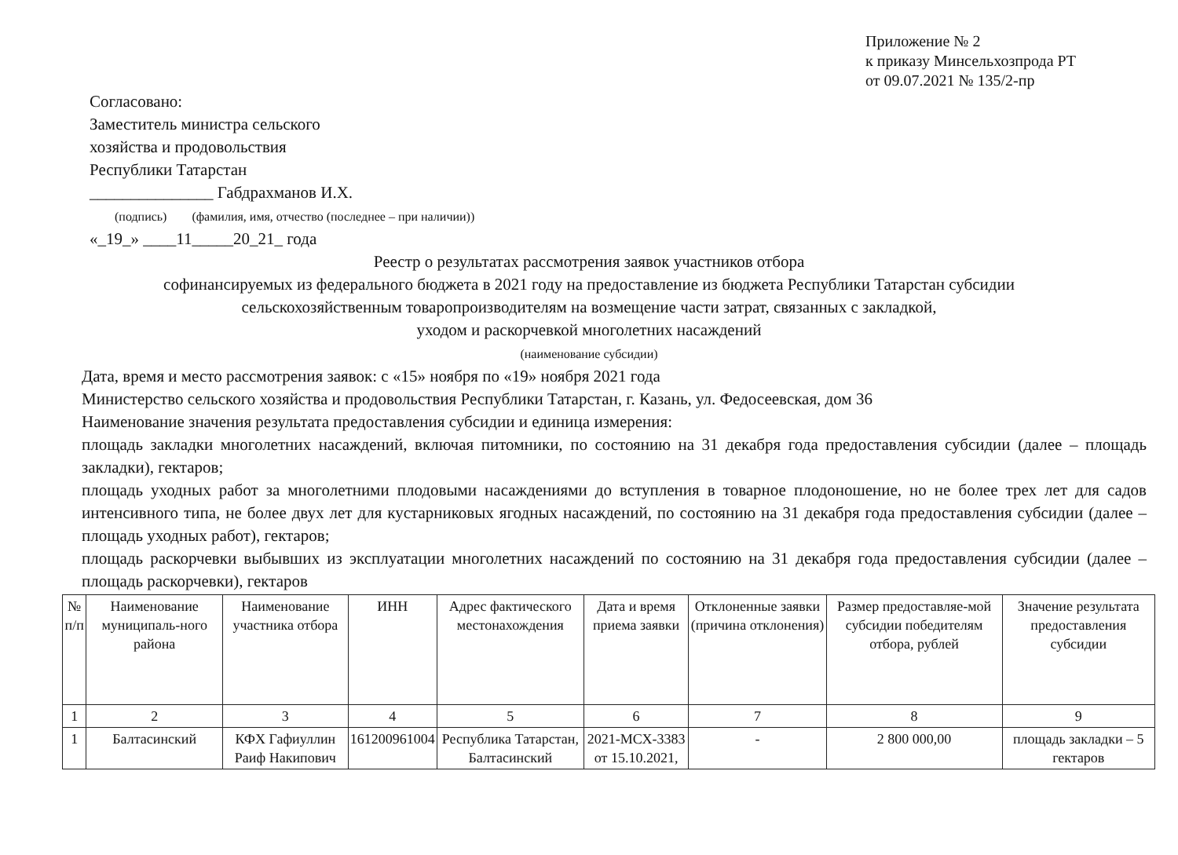Приложение № 2
к приказу Минсельхозпрода РТ
от 09.07.2021 № 135/2-пр
Согласовано:
Заместитель министра сельского
хозяйства и продовольствия
Республики Татарстан
_______________ Габдрахманов И.Х.
(подпись) (фамилия, имя, отчество (последнее – при наличии))
«_19_» ____11_____20_21_ года
Реестр о результатах рассмотрения заявок участников отбора
софинансируемых из федерального бюджета в 2021 году на предоставление из бюджета Республики Татарстан субсидии
сельскохозяйственным товаропроизводителям на возмещение части затрат, связанных с закладкой,
уходом и раскорчевкой многолетних насаждений
(наименование субсидии)
Дата, время и место рассмотрения заявок: с «15» ноября по «19» ноября 2021 года
Министерство сельского хозяйства и продовольствия Республики Татарстан, г. Казань, ул. Федосеевская, дом 36
Наименование значения результата предоставления субсидии и единица измерения:
площадь закладки многолетних насаждений, включая питомники, по состоянию на 31 декабря года предоставления субсидии (далее – площадь закладки), гектаров;
площадь уходных работ за многолетними плодовыми насаждениями до вступления в товарное плодоношение, но не более трех лет для садов интенсивного типа, не более двух лет для кустарниковых ягодных насаждений, по состоянию на 31 декабря года предоставления субсидии (далее – площадь уходных работ), гектаров;
площадь раскорчевки выбывших из эксплуатации многолетних насаждений по состоянию на 31 декабря года предоставления субсидии (далее – площадь раскорчевки), гектаров
| № п/п | Наименование муниципаль-ного района | Наименование участника отбора | ИНН | Адрес фактического местонахождения | Дата и время приема заявки | Отклоненные заявки (причина отклонения) | Размер предоставляе-мой субсидии победителям отбора, рублей | Значение результата предоставления субсидии |
| --- | --- | --- | --- | --- | --- | --- | --- | --- |
| 1 | 2 | 3 | 4 | 5 | 6 | 7 | 8 | 9 |
| 1 | Балтасинский | КФХ Гафиуллин Раиф Накипович | 161200961004 | Республика Татарстан, Балтасинский | 2021-МСХ-3383 от 15.10.2021, | - | 2 800 000,00 | площадь закладки – 5 гектаров |